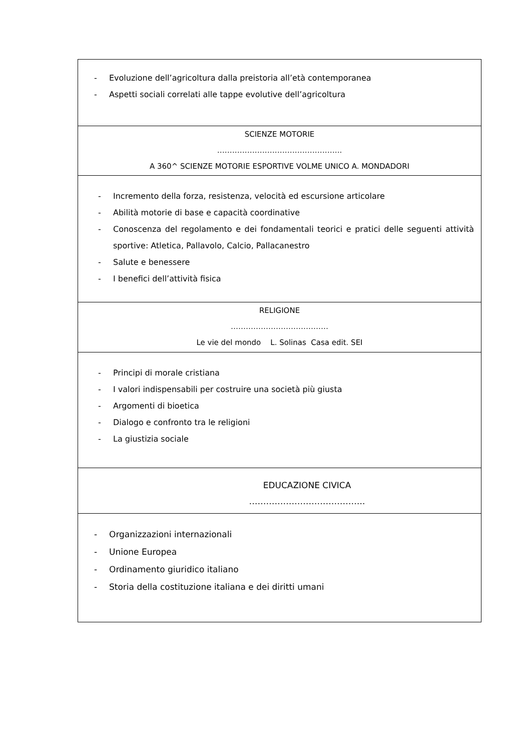| - Evoluzione dell’agricoltura dalla preistoria all’età contemporanea - Aspetti sociali correlati alle tappe evolutive dell’agricoltura |
| SCIENZE MOTORIE ………………………………………….. A 360^ SCIENZE MOTORIE ESPORTIVE VOLME UNICO A. MONDADORI |
| - Incremento della forza, resistenza, velocità ed escursione articolare - Abilità motorie di base e capacità coordinative - Conoscenza del regolamento e dei fondamentali teorici e pratici delle seguenti attività sportive: Atletica, Pallavolo, Calcio, Pallacanestro - Salute e benessere - I benefici dell’attività fisica |
| RELIGIONE ………………………………… Le vie del mondo L. Solinas Casa edit. SEI |
| - Principi di morale cristiana - I valori indispensabili per costruire una società più giusta - Argomenti di bioetica - Dialogo e confronto tra le religioni - La giustizia sociale |
| EDUCAZIONE CIVICA ………………………………….. |
| - Organizzazioni internazionali - Unione Europea - Ordinamento giuridico italiano - Storia della costituzione italiana e dei diritti umani |